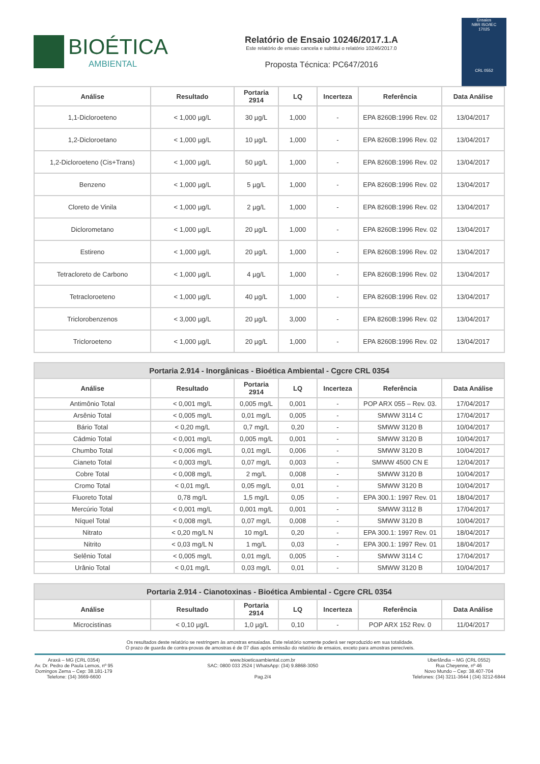BIOÉTICA
AMBIENTAL
Relatório de Ensaio 10246/2017.1.A
Este relatório de ensaio cancela e subtitui o relatório 10246/2017.0
Proposta Técnica: PC647/2016
Ensaios
NBR ISO/IEC
17025
CRL 0552
| Análise | Resultado | Portaria 2914 | LQ | Incerteza | Referência | Data Análise |
| --- | --- | --- | --- | --- | --- | --- |
| 1,1-Dicloroeteno | < 1,000 µg/L | 30 µg/L | 1,000 | - | EPA 8260B:1996 Rev. 02 | 13/04/2017 |
| 1,2-Dicloroetano | < 1,000 µg/L | 10 µg/L | 1,000 | - | EPA 8260B:1996 Rev. 02 | 13/04/2017 |
| 1,2-Dicloroeteno (Cis+Trans) | < 1,000 µg/L | 50 µg/L | 1,000 | - | EPA 8260B:1996 Rev. 02 | 13/04/2017 |
| Benzeno | < 1,000 µg/L | 5 µg/L | 1,000 | - | EPA 8260B:1996 Rev. 02 | 13/04/2017 |
| Cloreto de Vinila | < 1,000 µg/L | 2 µg/L | 1,000 | - | EPA 8260B:1996 Rev. 02 | 13/04/2017 |
| Diclorometano | < 1,000 µg/L | 20 µg/L | 1,000 | - | EPA 8260B:1996 Rev. 02 | 13/04/2017 |
| Estireno | < 1,000 µg/L | 20 µg/L | 1,000 | - | EPA 8260B:1996 Rev. 02 | 13/04/2017 |
| Tetracloreto de Carbono | < 1,000 µg/L | 4 µg/L | 1,000 | - | EPA 8260B:1996 Rev. 02 | 13/04/2017 |
| Tetracloroeteno | < 1,000 µg/L | 40 µg/L | 1,000 | - | EPA 8260B:1996 Rev. 02 | 13/04/2017 |
| Triclorobenzenos | < 3,000 µg/L | 20 µg/L | 3,000 | - | EPA 8260B:1996 Rev. 02 | 13/04/2017 |
| Tricloroeteno | < 1,000 µg/L | 20 µg/L | 1,000 | - | EPA 8260B:1996 Rev. 02 | 13/04/2017 |
| Portaria 2.914 - Inorgânicas - Bioética Ambiental - Cgcre CRL 0354 | | | | | | |
| Análise | Resultado | Portaria 2914 | LQ | Incerteza | Referência | Data Análise |
| Antimônio Total | < 0,001 mg/L | 0,005 mg/L | 0,001 | - | POP ARX 055 – Rev. 03. | 17/04/2017 |
| Arsênio Total | < 0,005 mg/L | 0,01 mg/L | 0,005 | - | SMWW 3114 C | 17/04/2017 |
| Bário Total | < 0,20 mg/L | 0,7 mg/L | 0,20 | - | SMWW 3120 B | 10/04/2017 |
| Cádmio Total | < 0,001 mg/L | 0,005 mg/L | 0,001 | - | SMWW 3120 B | 10/04/2017 |
| Chumbo Total | < 0,006 mg/L | 0,01 mg/L | 0,006 | - | SMWW 3120 B | 10/04/2017 |
| Cianeto Total | < 0,003 mg/L | 0,07 mg/L | 0,003 | - | SMWW 4500 CN E | 12/04/2017 |
| Cobre Total | < 0,008 mg/L | 2 mg/L | 0,008 | - | SMWW 3120 B | 10/04/2017 |
| Cromo Total | < 0,01 mg/L | 0,05 mg/L | 0,01 | - | SMWW 3120 B | 10/04/2017 |
| Fluoreto Total | 0,78 mg/L | 1,5 mg/L | 0,05 | - | EPA 300.1: 1997 Rev. 01 | 18/04/2017 |
| Mercúrio Total | < 0,001 mg/L | 0,001 mg/L | 0,001 | - | SMWW 3112 B | 17/04/2017 |
| Níquel Total | < 0,008 mg/L | 0,07 mg/L | 0,008 | - | SMWW 3120 B | 10/04/2017 |
| Nitrato | < 0,20 mg/L N | 10 mg/L | 0,20 | - | EPA 300.1: 1997 Rev. 01 | 18/04/2017 |
| Nitrito | < 0,03 mg/L N | 1 mg/L | 0,03 | - | EPA 300.1: 1997 Rev. 01 | 18/04/2017 |
| Selênio Total | < 0,005 mg/L | 0,01 mg/L | 0,005 | - | SMWW 3114 C | 17/04/2017 |
| Urânio Total | < 0,01 mg/L | 0,03 mg/L | 0,01 | - | SMWW 3120 B | 10/04/2017 |
| Portaria 2.914 - Cianotoxinas - Bioética Ambiental - Cgcre CRL 0354 | | | | | | |
| Análise | Resultado | Portaria 2914 | LQ | Incerteza | Referência | Data Análise |
| Microcistinas | < 0,10 µg/L | 1,0 µg/L | 0,10 | - | POP ARX 152 Rev. 0 | 11/04/2017 |
Os resultados deste relatório se restringem às amostras ensaiadas. Este relatório somente poderá ser reproduzido em sua totalidade.
O prazo de guarda de contra-provas de amostras é de 07 dias após emissão do relatório de ensaios, exceto para amostras perecíveis.
Araxá – MG (CRL 0354)
Av. Dr. Pedro de Paula Lemos, nº 95
Domingos Zema – Cep: 38.181-179
Telefone: (34) 3669-6600
www.bioeticaambiental.com.br
SAC: 0800 033 2524 | WhatsApp: (34) 9.8868-3050
Pag.2/4
Uberlândia – MG (CRL 0552)
Rua Cheyenne, nº 46
Novo Mundo – Cep: 38.407-704
Telefones: (34) 3211-3644 | (34) 3212-6844